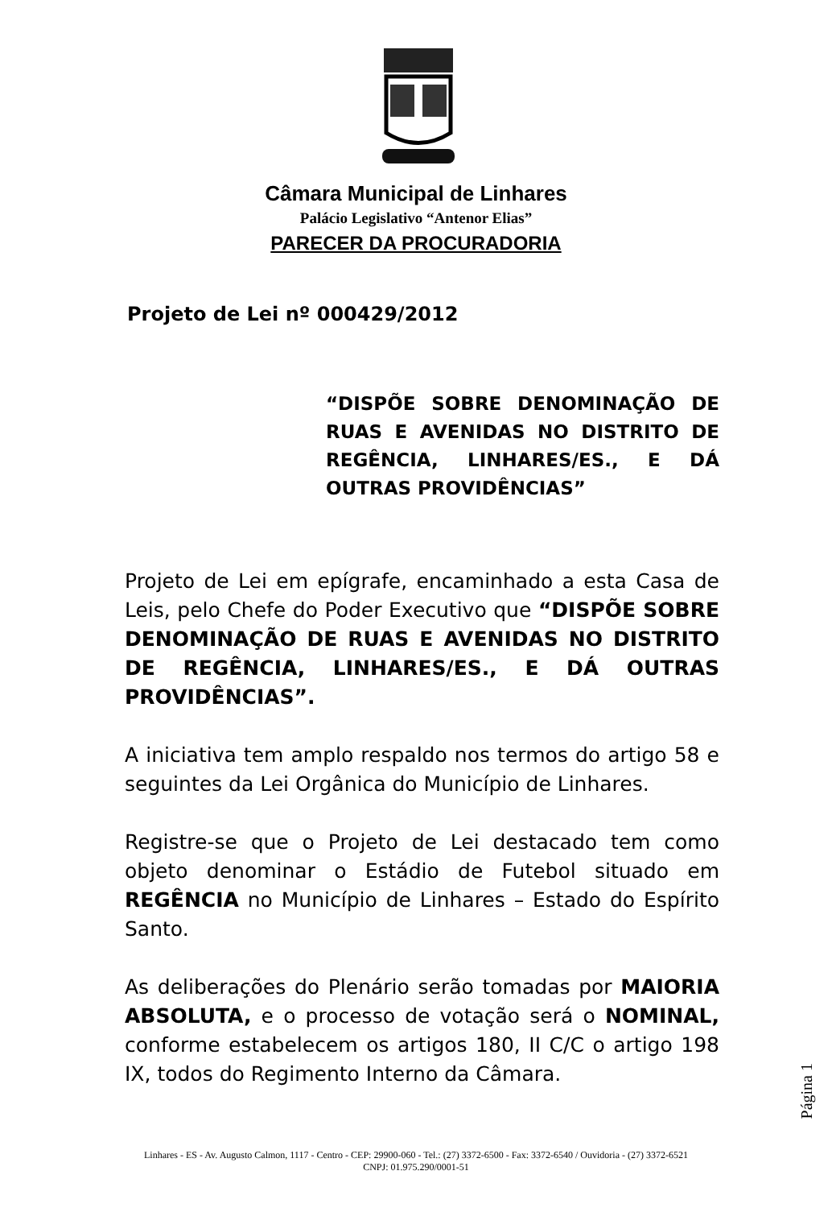Câmara Municipal de Linhares
Palácio Legislativo “Antenor Elias”
PARECER DA PROCURADORIA
Projeto de Lei nº 000429/2012
“DISPÕE SOBRE DENOMINAÇÃO DE RUAS E AVENIDAS NO DISTRITO DE REGÊNCIA, LINHARES/ES., E DÁ OUTRAS PROVIDÊNCIAS”
Projeto de Lei em epígrafe, encaminhado a esta Casa de Leis, pelo Chefe do Poder Executivo que “DISPÕE SOBRE DENOMINAÇÃO DE RUAS E AVENIDAS NO DISTRITO DE REGÊNCIA, LINHARES/ES., E DÁ OUTRAS PROVIDÊNCIAS”.
A iniciativa tem amplo respaldo nos termos do artigo 58 e seguintes da Lei Orgânica do Município de Linhares.
Registre-se que o Projeto de Lei destacado tem como objeto denominar o Estádio de Futebol situado em REGÊNCIA no Município de Linhares – Estado do Espírito Santo.
As deliberações do Plenário serão tomadas por MAIORIA ABSOLUTA, e o processo de votação será o NOMINAL, conforme estabelecem os artigos 180, II C/C o artigo 198 IX, todos do Regimento Interno da Câmara.
Página 1
Linhares - ES - Av. Augusto Calmon, 1117 - Centro - CEP: 29900-060 - Tel.: (27) 3372-6500 - Fax: 3372-6540 / Ouvidoria - (27) 3372-6521
CNPJ: 01.975.290/0001-51